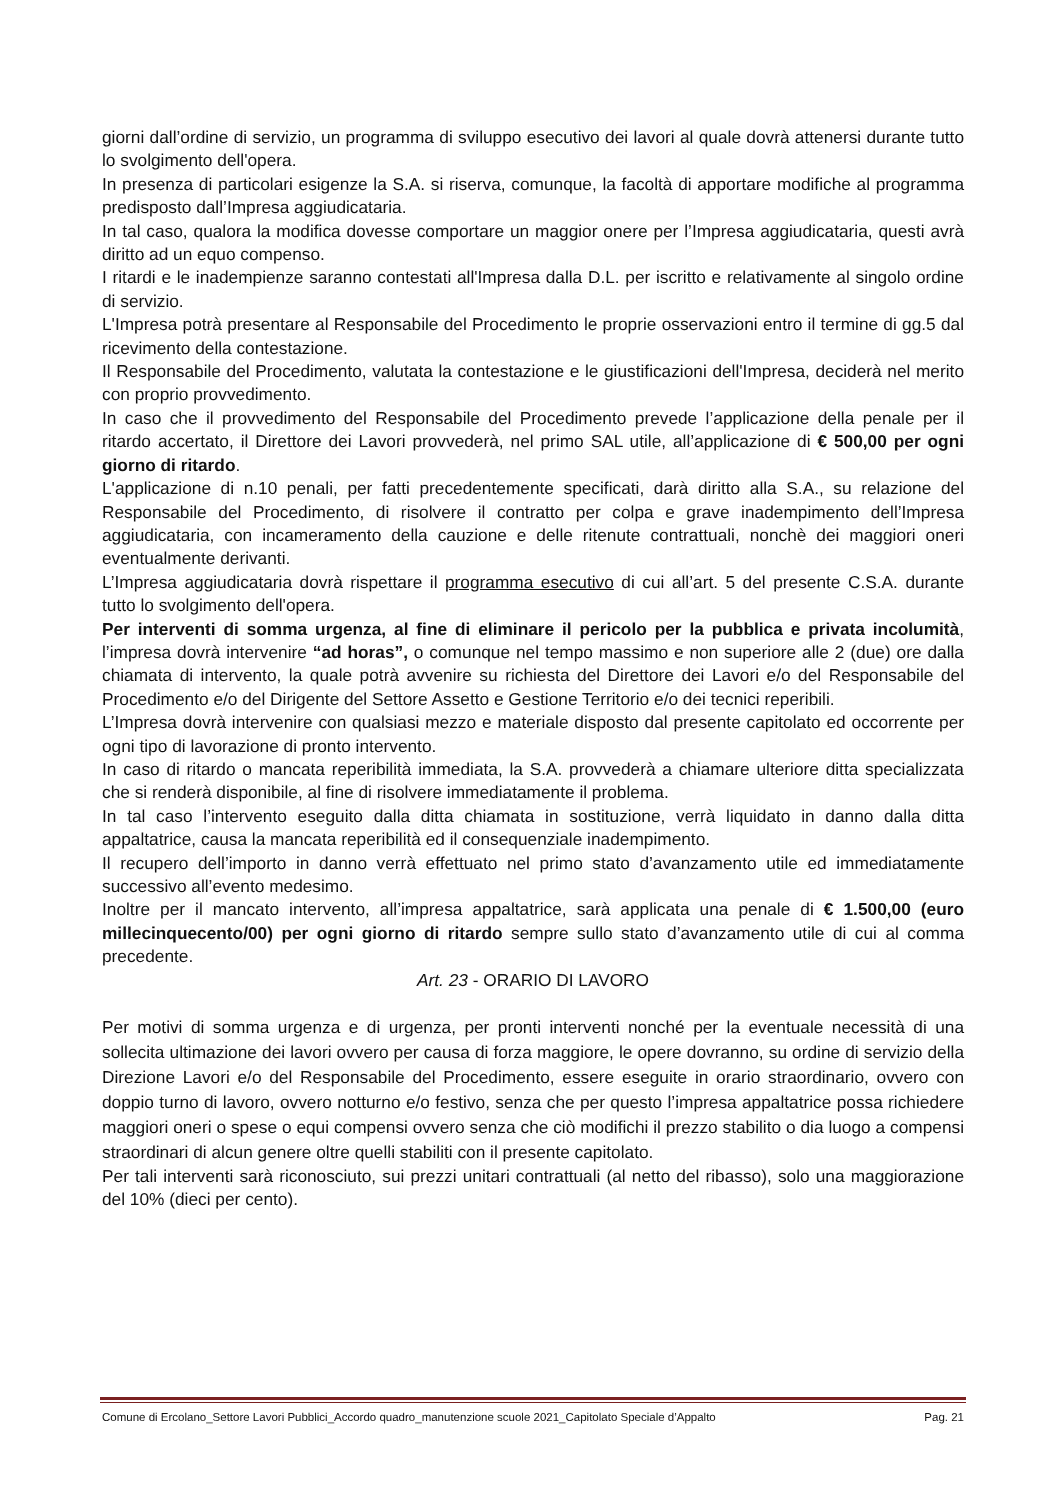giorni dall’ordine di servizio, un programma di sviluppo esecutivo dei lavori al quale dovrà attenersi durante tutto lo svolgimento dell'opera.
In presenza di particolari esigenze la S.A. si riserva, comunque, la facoltà di apportare modifiche al programma predisposto dall’Impresa aggiudicataria.
In tal caso, qualora la modifica dovesse comportare un maggior onere per l’Impresa aggiudicataria, questi avrà diritto ad un equo compenso.
I ritardi e le inadempienze saranno contestati all'Impresa dalla D.L. per iscritto e relativamente al singolo ordine di servizio.
L'Impresa potrà presentare al Responsabile del Procedimento le proprie osservazioni entro il termine di gg.5 dal ricevimento della contestazione.
Il Responsabile del Procedimento, valutata la contestazione e le giustificazioni dell'Impresa, deciderà nel merito con proprio provvedimento.
In caso che il provvedimento del Responsabile del Procedimento prevede l’applicazione della penale per il ritardo accertato, il Direttore dei Lavori provvederà, nel primo SAL utile, all’applicazione di € 500,00 per ogni giorno di ritardo.
L'applicazione di n.10 penali, per fatti precedentemente specificati, darà diritto alla S.A., su relazione del Responsabile del Procedimento, di risolvere il contratto per colpa e grave inadempimento dell’Impresa aggiudicataria, con incameramento della cauzione e delle ritenute contrattuali, nonchè dei maggiori oneri eventualmente derivanti.
L’Impresa aggiudicataria dovrà rispettare il programma esecutivo di cui all’art. 5 del presente C.S.A. durante tutto lo svolgimento dell'opera.
Per interventi di somma urgenza, al fine di eliminare il pericolo per la pubblica e privata incolumità, l’impresa dovrà intervenire “ad horas”, o comunque nel tempo massimo e non superiore alle 2 (due) ore dalla chiamata di intervento, la quale potrà avvenire su richiesta del Direttore dei Lavori e/o del Responsabile del Procedimento e/o del Dirigente del Settore Assetto e Gestione Territorio e/o dei tecnici reperibili.
L’Impresa dovrà intervenire con qualsiasi mezzo e materiale disposto dal presente capitolato ed occorrente per ogni tipo di lavorazione di pronto intervento.
In caso di ritardo o mancata reperibilità immediata, la S.A. provvederà a chiamare ulteriore ditta specializzata che si renderà disponibile, al fine di risolvere immediatamente il problema.
In tal caso l’intervento eseguito dalla ditta chiamata in sostituzione, verrà liquidato in danno dalla ditta appaltatrice, causa la mancata reperibilità ed il consequenziale inadempimento.
Il recupero dell’importo in danno verrà effettuato nel primo stato d’avanzamento utile ed immediatamente successivo all’evento medesimo.
Inoltre per il mancato intervento, all’impresa appaltatrice, sarà applicata una penale di € 1.500,00 (euro millecinquecento/00) per ogni giorno di ritardo sempre sullo stato d’avanzamento utile di cui al comma precedente.
Art. 23 - ORARIO DI LAVORO
Per motivi di somma urgenza e di urgenza, per pronti interventi nonché per la eventuale necessità di una sollecita ultimazione dei lavori ovvero per causa di forza maggiore, le opere dovranno, su ordine di servizio della Direzione Lavori e/o del Responsabile del Procedimento, essere eseguite in orario straordinario, ovvero con doppio turno di lavoro, ovvero notturno e/o festivo, senza che per questo l’impresa appaltatrice possa richiedere maggiori oneri o spese o equi compensi ovvero senza che ciò modifichi il prezzo stabilito o dia luogo a compensi straordinari di alcun genere oltre quelli stabiliti con il presente capitolato.
Per tali interventi sarà riconosciuto, sui prezzi unitari contrattuali (al netto del ribasso), solo una maggiorazione del 10% (dieci per cento).
Comune di Ercolano_Settore Lavori Pubblici_Accordo quadro_manutenzione scuole 2021_Capitolato Speciale d’Appalto Pag. 21